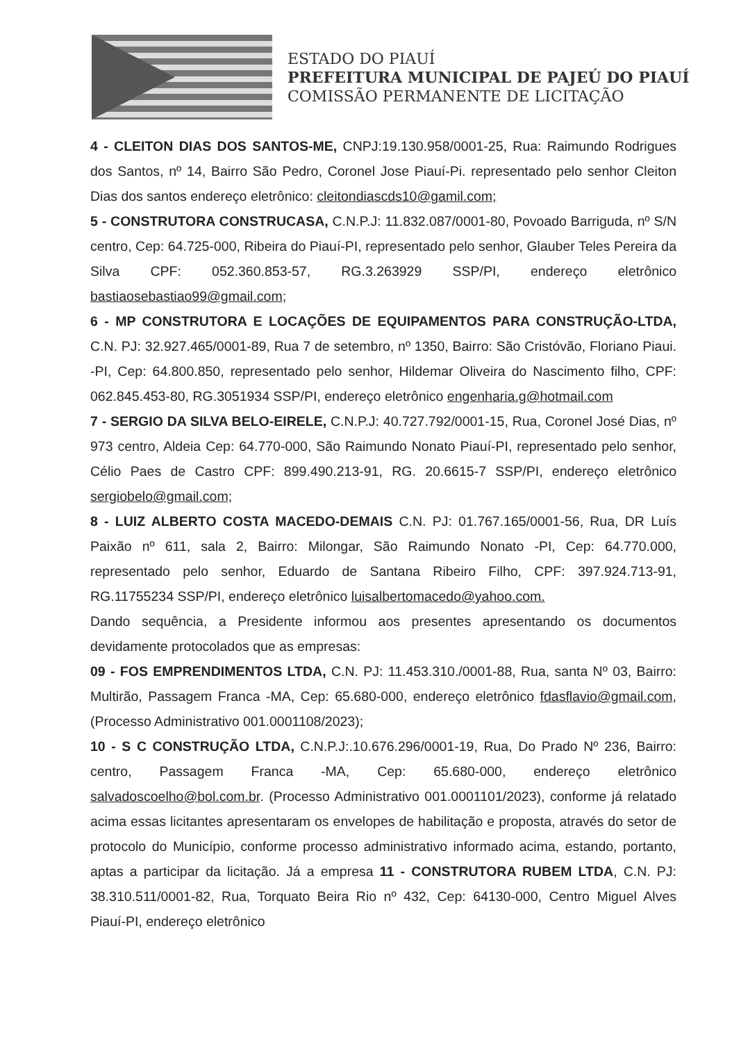ESTADO DO PIAUÍ
PREFEITURA MUNICIPAL DE PAJEÚ DO PIAUÍ
COMISSÃO PERMANENTE DE LICITAÇÃO
4 - CLEITON DIAS DOS SANTOS-ME, CNPJ:19.130.958/0001-25, Rua: Raimundo Rodrigues dos Santos, nº 14, Bairro São Pedro, Coronel Jose Piauí-Pi. representado pelo senhor Cleiton Dias dos santos endereço eletrônico: cleitondiascds10@gamil.com;
5 - CONSTRUTORA CONSTRUCASA, C.N.P.J: 11.832.087/0001-80, Povoado Barriguda, nº S/N centro, Cep: 64.725-000, Ribeira do Piauí-PI, representado pelo senhor, Glauber Teles Pereira da Silva CPF: 052.360.853-57, RG.3.263929 SSP/PI, endereço eletrônico bastiaosebastiao99@gmail.com;
6 - MP CONSTRUTORA E LOCAÇÕES DE EQUIPAMENTOS PARA CONSTRUÇÃO-LTDA, C.N. PJ: 32.927.465/0001-89, Rua 7 de setembro, nº 1350, Bairro: São Cristóvão, Floriano Piaui. -PI, Cep: 64.800.850, representado pelo senhor, Hildemar Oliveira do Nascimento filho, CPF: 062.845.453-80, RG.3051934 SSP/PI, endereço eletrônico engenharia.g@hotmail.com
7 - SERGIO DA SILVA BELO-EIRELE, C.N.P.J: 40.727.792/0001-15, Rua, Coronel José Dias, nº 973 centro, Aldeia Cep: 64.770-000, São Raimundo Nonato Piauí-PI, representado pelo senhor, Célio Paes de Castro CPF: 899.490.213-91, RG. 20.6615-7 SSP/PI, endereço eletrônico sergiobelo@gmail.com;
8 - LUIZ ALBERTO COSTA MACEDO-DEMAIS C.N. PJ: 01.767.165/0001-56, Rua, DR Luís Paixão nº 611, sala 2, Bairro: Milongar, São Raimundo Nonato -PI, Cep: 64.770.000, representado pelo senhor, Eduardo de Santana Ribeiro Filho, CPF: 397.924.713-91, RG.11755234 SSP/PI, endereço eletrônico luisalbertomacedo@yahoo.com.
Dando sequência, a Presidente informou aos presentes apresentando os documentos devidamente protocolados que as empresas:
09 - FOS EMPRENDIMENTOS LTDA, C.N. PJ: 11.453.310./0001-88, Rua, santa Nº 03, Bairro: Multirão, Passagem Franca -MA, Cep: 65.680-000, endereço eletrônico fdasflavio@gmail.com, (Processo Administrativo 001.0001108/2023);
10 - S C CONSTRUÇÃO LTDA, C.N.P.J:.10.676.296/0001-19, Rua, Do Prado Nº 236, Bairro: centro, Passagem Franca -MA, Cep: 65.680-000, endereço eletrônico salvadoscoelho@bol.com.br. (Processo Administrativo 001.0001101/2023), conforme já relatado acima essas licitantes apresentaram os envelopes de habilitação e proposta, através do setor de protocolo do Município, conforme processo administrativo informado acima, estando, portanto, aptas a participar da licitação. Já a empresa 11 - CONSTRUTORA RUBEM LTDA, C.N. PJ: 38.310.511/0001-82, Rua, Torquato Beira Rio nº 432, Cep: 64130-000, Centro Miguel Alves Piauí-PI, endereço eletrônico